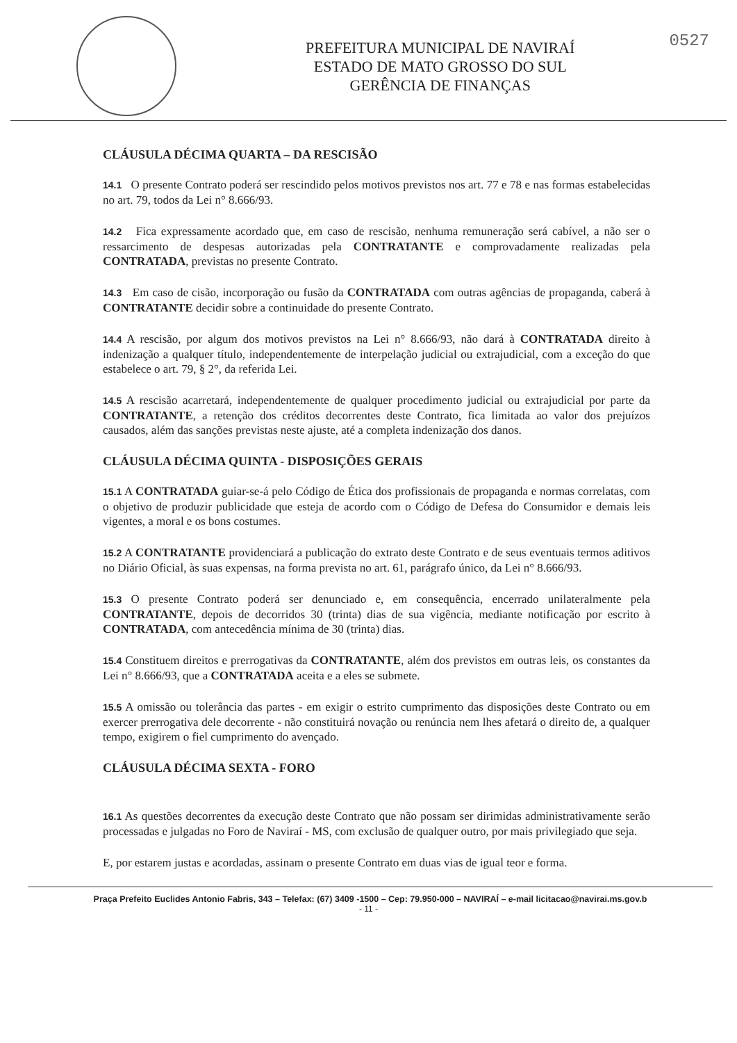PREFEITURA MUNICIPAL DE NAVIRAÍ
ESTADO DE MATO GROSSO DO SUL
GERÊNCIA DE FINANÇAS
0527
CLÁUSULA DÉCIMA QUARTA – DA RESCISÃO
14.1 O presente Contrato poderá ser rescindido pelos motivos previstos nos art. 77 e 78 e nas formas estabelecidas no art. 79, todos da Lei n° 8.666/93.
14.2 Fica expressamente acordado que, em caso de rescisão, nenhuma remuneração será cabível, a não ser o ressarcimento de despesas autorizadas pela CONTRATANTE e comprovadamente realizadas pela CONTRATADA, previstas no presente Contrato.
14.3 Em caso de cisão, incorporação ou fusão da CONTRATADA com outras agências de propaganda, caberá à CONTRATANTE decidir sobre a continuidade do presente Contrato.
14.4 A rescisão, por algum dos motivos previstos na Lei n° 8.666/93, não dará à CONTRATADA direito à indenização a qualquer título, independentemente de interpelação judicial ou extrajudicial, com a exceção do que estabelece o art. 79, § 2°, da referida Lei.
14.5 A rescisão acarretará, independentemente de qualquer procedimento judicial ou extrajudicial por parte da CONTRATANTE, a retenção dos créditos decorrentes deste Contrato, fica limitada ao valor dos prejuízos causados, além das sanções previstas neste ajuste, até a completa indenização dos danos.
CLÁUSULA DÉCIMA QUINTA - DISPOSIÇÕES GERAIS
15.1 A CONTRATADA guiar-se-á pelo Código de Ética dos profissionais de propaganda e normas correlatas, com o objetivo de produzir publicidade que esteja de acordo com o Código de Defesa do Consumidor e demais leis vigentes, a moral e os bons costumes.
15.2 A CONTRATANTE providenciará a publicação do extrato deste Contrato e de seus eventuais termos aditivos no Diário Oficial, às suas expensas, na forma prevista no art. 61, parágrafo único, da Lei n° 8.666/93.
15.3 O presente Contrato poderá ser denunciado e, em consequência, encerrado unilateralmente pela CONTRATANTE, depois de decorridos 30 (trinta) dias de sua vigência, mediante notificação por escrito à CONTRATADA, com antecedência mínima de 30 (trinta) dias.
15.4 Constituem direitos e prerrogativas da CONTRATANTE, além dos previstos em outras leis, os constantes da Lei n° 8.666/93, que a CONTRATADA aceita e a eles se submete.
15.5 A omissão ou tolerância das partes - em exigir o estrito cumprimento das disposições deste Contrato ou em exercer prerrogativa dele decorrente - não constituirá novação ou renúncia nem lhes afetará o direito de, a qualquer tempo, exigirem o fiel cumprimento do avençado.
CLÁUSULA DÉCIMA SEXTA - FORO
16.1 As questões decorrentes da execução deste Contrato que não possam ser dirimidas administrativamente serão processadas e julgadas no Foro de Naviraí - MS, com exclusão de qualquer outro, por mais privilegiado que seja.
E, por estarem justas e acordadas, assinam o presente Contrato em duas vias de igual teor e forma.
Praça Prefeito Euclides Antonio Fabris, 343 – Telefax: (67) 3409 -1500 – Cep: 79.950-000 – NAVIRAÍ – e-mail licitacao@navirai.ms.gov.b
- 11 -